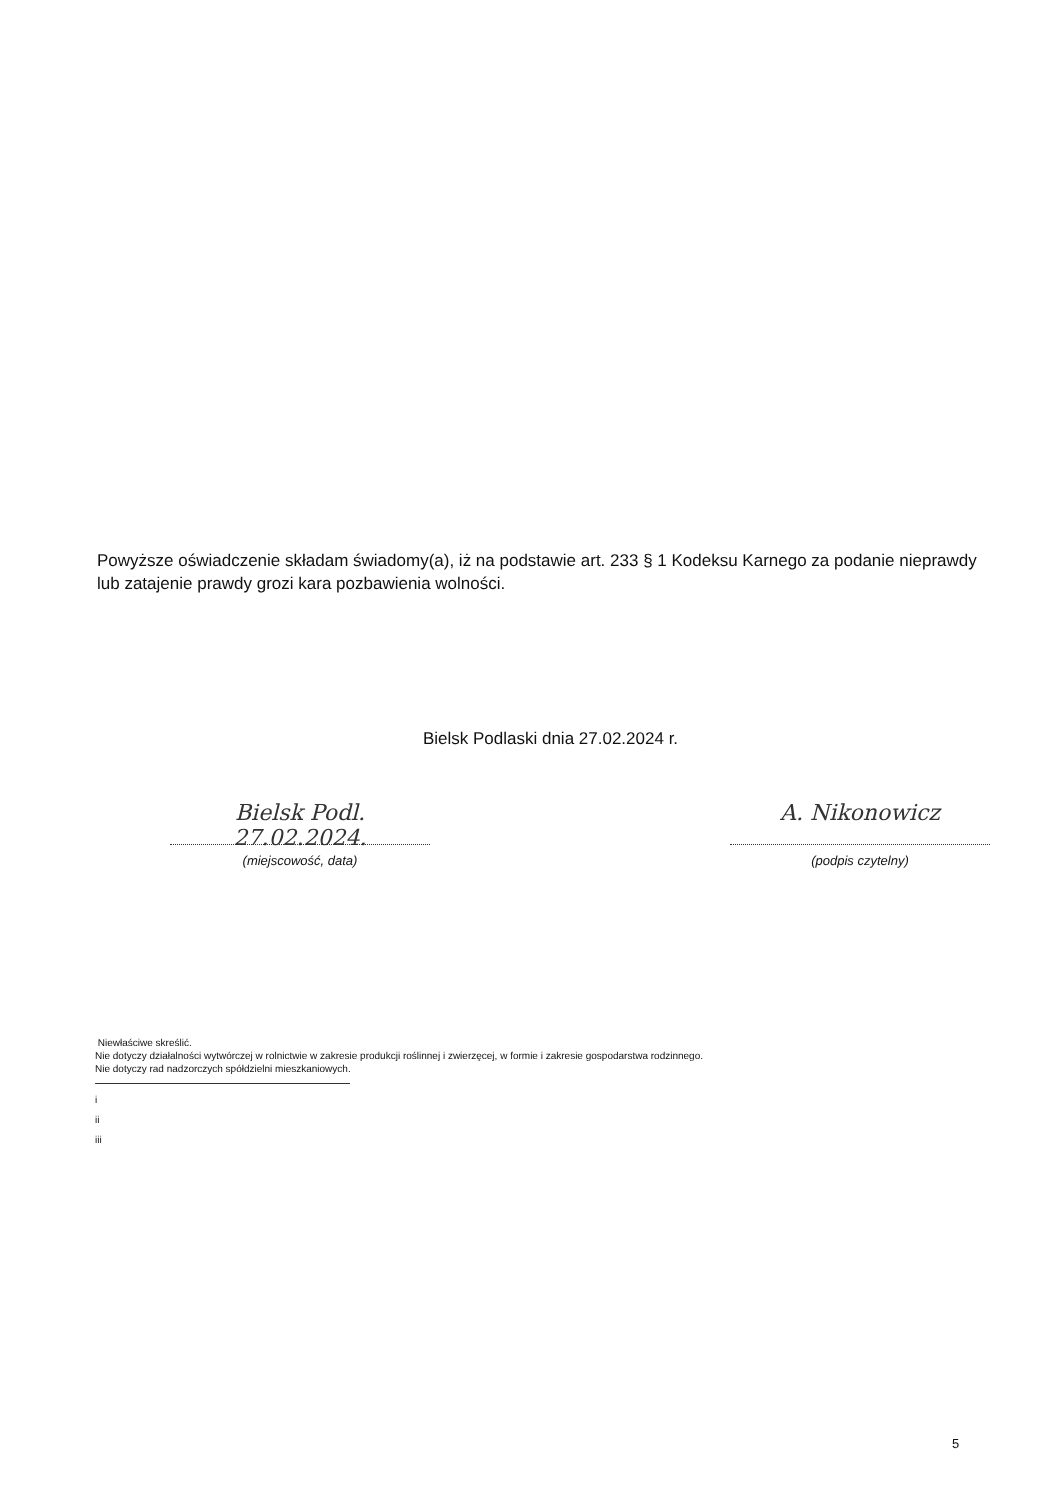Powyższe oświadczenie składam świadomy(a), iż na podstawie art. 233 § 1 Kodeksu Karnego za podanie nieprawdy lub zatajenie prawdy grozi kara pozbawienia wolności.
Bielsk Podlaski dnia 27.02.2024 r.
Bielsk Podl. 27.02.2024.
(miejscowość, data)
A. Nikonowicz
(podpis czytelny)
Niewłaściwe skreślić.
Nie dotyczy działalności wytwórczej w rolnictwie w zakresie produkcji roślinnej i zwierzęcej, w formie i zakresie gospodarstwa rodzinnego.
Nie dotyczy rad nadzorczych spółdzielni mieszkaniowych.
i
ii
iii
5